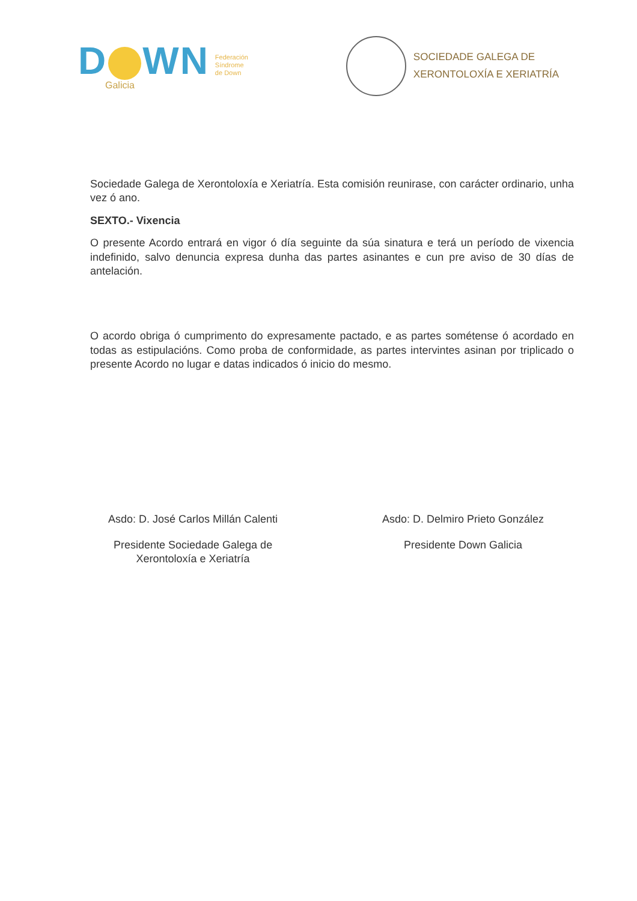D WN
Galicia
Federación
Síndrome
de Down
SOCIEDADE GALEGA DE
XERONTOLOXÍA E XERIATRÍA
Sociedade Galega de Xerontoloxía e Xeriatría. Esta comisión reunirase, con carácter ordinario, unha vez ó ano.
SEXTO.- Vixencia
O presente Acordo entrará en vigor ó día seguinte da súa sinatura e terá un período de vixencia indefinido, salvo denuncia expresa dunha das partes asinantes e cun pre aviso de 30 días de antelación.
O acordo obriga ó cumprimento do expresamente pactado, e as partes sométense ó acordado en todas as estipulacións. Como proba de conformidade, as partes intervintes asinan por triplicado o presente Acordo no lugar e datas indicados ó inicio do mesmo.
Asdo: D. José Carlos Millán Calenti
Presidente Sociedade Galega de
Xerontoloxía e Xeriatría
Asdo: D. Delmiro Prieto González
Presidente Down Galicia